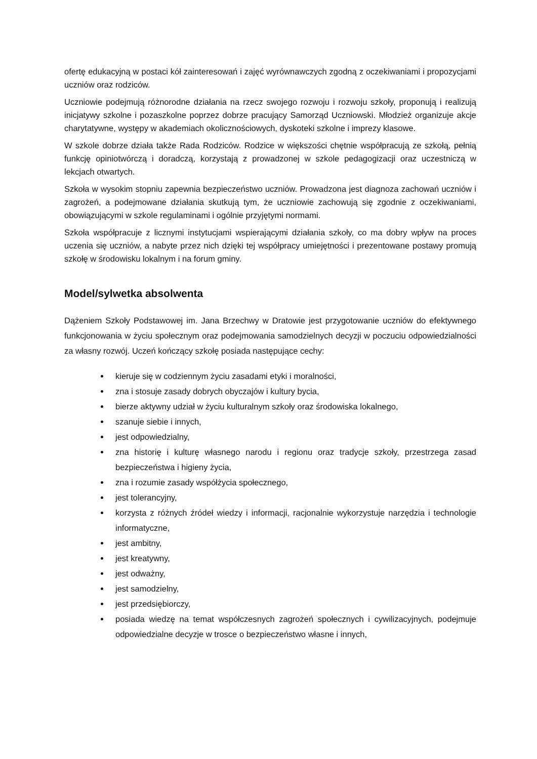ofertę edukacyjną w postaci kół zainteresowań i zajęć wyrównawczych zgodną z oczekiwaniami i propozycjami uczniów oraz rodziców.
Uczniowie podejmują różnorodne działania na rzecz swojego rozwoju i rozwoju szkoły, proponują i realizują inicjatywy szkolne i pozaszkolne poprzez dobrze pracujący Samorząd Uczniowski. Młodzież organizuje akcje charytatywne, występy w akademiach okolicznościowych, dyskoteki szkolne i imprezy klasowe.
W szkole dobrze działa także Rada Rodziców. Rodzice w większości chętnie współpracują ze szkołą, pełnią funkcję opiniotwórczą i doradczą, korzystają z prowadzonej w szkole pedagogizacji oraz uczestniczą w lekcjach otwartych.
Szkoła w wysokim stopniu zapewnia bezpieczeństwo uczniów. Prowadzona jest diagnoza zachowań uczniów i zagrożeń, a podejmowane działania skutkują tym, że uczniowie zachowują się zgodnie z oczekiwaniami, obowiązującymi w szkole regulaminami i ogólnie przyjętymi normami.
Szkoła współpracuje z licznymi instytucjami wspierającymi działania szkoły, co ma dobry wpływ na proces uczenia się uczniów, a nabyte przez nich dzięki tej współpracy umiejętności i prezentowane postawy promują szkołę w środowisku lokalnym i na forum gminy.
Model/sylwetka absolwenta
Dążeniem Szkoły Podstawowej im. Jana Brzechwy w Dratowie jest przygotowanie uczniów do efektywnego funkcjonowania w życiu społecznym oraz podejmowania samodzielnych decyzji w poczuciu odpowiedzialności za własny rozwój. Uczeń kończący szkołę posiada następujące cechy:
kieruje się w codziennym życiu zasadami etyki i moralności,
zna i stosuje zasady dobrych obyczajów i kultury bycia,
bierze aktywny udział w życiu kulturalnym szkoły oraz środowiska lokalnego,
szanuje siebie i innych,
jest odpowiedzialny,
zna historię i kulturę własnego narodu i regionu oraz tradycje szkoły, przestrzega zasad bezpieczeństwa i higieny życia,
zna i rozumie zasady współżycia społecznego,
jest tolerancyjny,
korzysta z różnych źródeł wiedzy i informacji, racjonalnie wykorzystuje narzędzia i technologie informatyczne,
jest ambitny,
jest kreatywny,
jest odważny,
jest samodzielny,
jest przedsiębiorczy,
posiada wiedzę na temat współczesnych zagrożeń społecznych i cywilizacyjnych, podejmuje odpowiedzialne decyzje w trosce o bezpieczeństwo własne i innych,